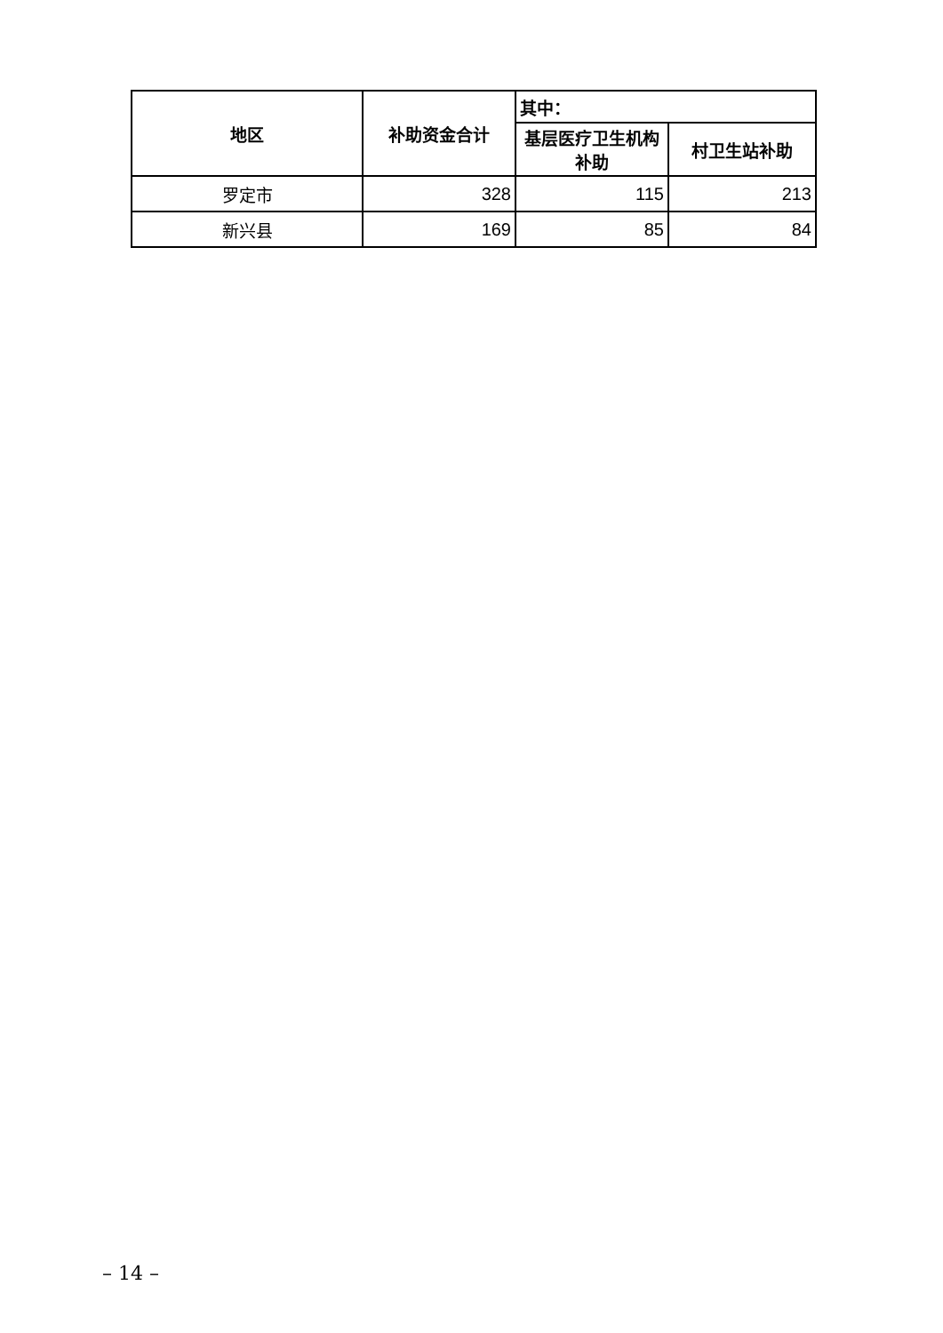| 地区 | 补助资金合计 | 其中： | |
| --- | --- | --- | --- |
| | | 基层医疗卫生机构补助 | 村卫生站补助 |
| 罗定市 | 328 | 115 | 213 |
| 新兴县 | 169 | 85 | 84 |
– 14 –